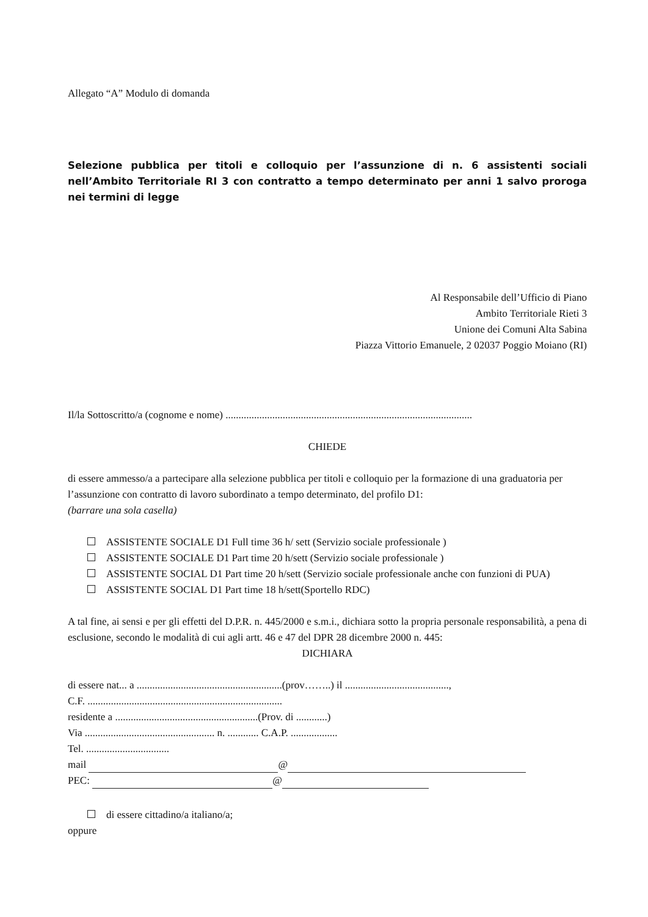Allegato “A” Modulo di domanda
Selezione pubblica per titoli e colloquio per l’assunzione di n. 6 assistenti sociali nell’Ambito Territoriale RI 3 con contratto a tempo determinato per anni 1 salvo proroga nei termini di legge
Al Responsabile dell’Ufficio di Piano
Ambito Territoriale Rieti 3
Unione dei Comuni Alta Sabina
Piazza Vittorio Emanuele, 2 02037 Poggio Moiano (RI)
Il/la Sottoscritto/a (cognome e nome) ...............................................................................................
CHIEDE
di essere ammesso/a a partecipare alla selezione pubblica per titoli e colloquio per la formazione di una graduatoria per l’assunzione con contratto di lavoro subordinato a tempo determinato, del profilo D1:
(barrare una sola casella)
ASSISTENTE SOCIALE D1 Full time 36 h/ sett (Servizio sociale professionale )
ASSISTENTE SOCIALE D1 Part time 20 h/sett (Servizio sociale professionale )
ASSISTENTE SOCIAL D1 Part time 20 h/sett (Servizio sociale professionale anche con funzioni di PUA)
ASSISTENTE SOCIAL D1 Part time 18 h/sett(Sportello RDC)
A tal fine, ai sensi e per gli effetti del D.P.R. n. 445/2000 e s.m.i., dichiara sotto la propria personale responsabilità, a pena di esclusione, secondo le modalità di cui agli artt. 46 e 47 del DPR 28 dicembre 2000 n. 445:
DICHIARA
di essere nat... a ........................................................(prov……..) il ........................................,
C.F. ...........................................................................
residente a .......................................................(Prov. di ............)
Via .................................................. n. ............ C.A.P. ..................
Tel. ................................
mail @
PEC: @
di essere cittadino/a italiano/a;
oppure